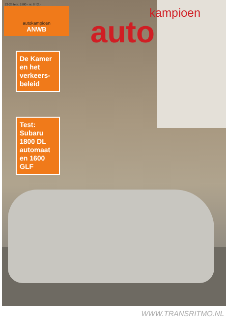22-28 febr. 1980 - nr. 8 f 2,-
autokampioen
ANWB
kampioen
auto
De Kamer en het verkeers-beleid
Test: Subaru 1800 DL automaat en 1600 GLF
WWW.TRANSRITMO.NL